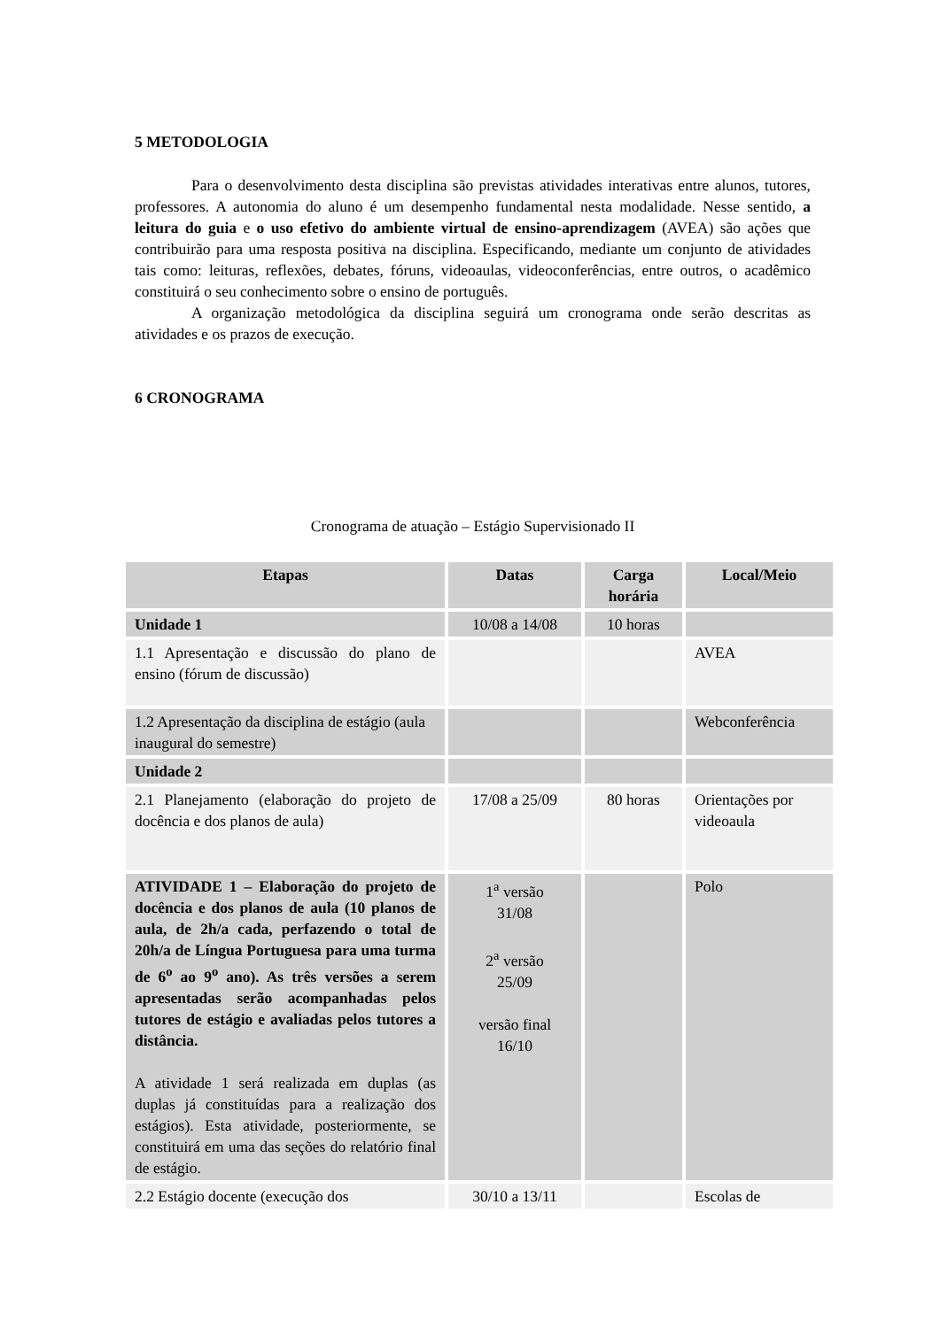5 METODOLOGIA
Para o desenvolvimento desta disciplina são previstas atividades interativas entre alunos, tutores, professores. A autonomia do aluno é um desempenho fundamental nesta modalidade. Nesse sentido, a leitura do guia e o uso efetivo do ambiente virtual de ensino-aprendizagem (AVEA) são ações que contribuirão para uma resposta positiva na disciplina. Especificando, mediante um conjunto de atividades tais como: leituras, reflexões, debates, fóruns, videoaulas, videoconferências, entre outros, o acadêmico constituirá o seu conhecimento sobre o ensino de português.
A organização metodológica da disciplina seguirá um cronograma onde serão descritas as atividades e os prazos de execução.
6 CRONOGRAMA
Cronograma de atuação – Estágio Supervisionado II
| Etapas | Datas | Carga horária | Local/Meio |
| --- | --- | --- | --- |
| Unidade 1 | 10/08 a 14/08 | 10 horas | |
| 1.1 Apresentação e discussão do plano de ensino (fórum de discussão) | | | AVEA |
| 1.2 Apresentação da disciplina de estágio (aula inaugural do semestre) | | | Webconferência |
| Unidade 2 | | | |
| 2.1 Planejamento (elaboração do projeto de docência e dos planos de aula) | 17/08 a 25/09 | 80 horas | Orientações por videoaula |
| ATIVIDADE 1 – Elaboração do projeto de docência e dos planos de aula (10 planos de aula, de 2h/a cada, perfazendo o total de 20h/a de Língua Portuguesa para uma turma de 6<sup>o</sup> ao 9<sup>o</sup> ano). As três versões a serem apresentadas serão acompanhadas pelos tutores de estágio e avaliadas pelos tutores a distância. A atividade 1 será realizada em duplas (as duplas já constituídas para a realização dos estágios). Esta atividade, posteriormente, se constituirá em uma das seções do relatório final de estágio. | 1<sup>a</sup> versão 31/08 2<sup>a</sup> versão 25/09 versão final 16/10 | | Polo |
| 2.2 Estágio docente (execução dos | 30/10 a 13/11 | | Escolas de |